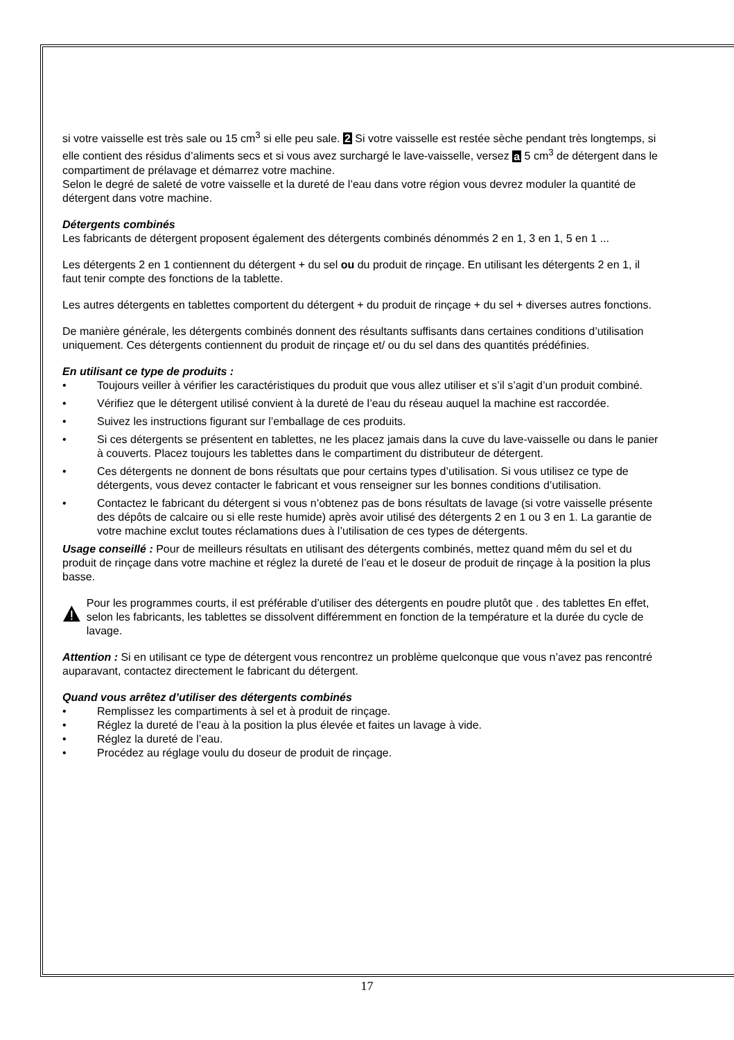si votre vaisselle est très sale ou 15 cm<sup>3</sup> si elle peu sale. 2 Si votre vaisselle est restée sèche pendant très longtemps, si elle contient des résidus d’aliments secs et si vous avez surchargé le lave-vaisselle, versez a 5 cm<sup>3</sup> de détergent dans le compartiment de prélavage et démarrez votre machine.
Selon le degré de saleté de votre vaisselle et la dureté de l’eau dans votre région vous devrez moduler la quantité de détergent dans votre machine.
Détergents combinés
Les fabricants de détergent proposent également des détergents combinés dénommés 2 en 1, 3 en 1, 5 en 1 ...
Les détergents 2 en 1 contiennent du détergent + du sel ou du produit de rinçage. En utilisant les détergents 2 en 1, il faut tenir compte des fonctions de la tablette.
Les autres détergents en tablettes comportent du détergent + du produit de rinçage + du sel + diverses autres fonctions.
De manière générale, les détergents combinés donnent des résultants suffisants dans certaines conditions d’utilisation uniquement. Ces détergents contiennent du produit de rinçage et/ ou du sel dans des quantités prédéfinies.
En utilisant ce type de produits :
• Toujours veiller à vérifier les caractéristiques du produit que vous allez utiliser et s’il s’agit d’un produit combiné.
• Vérifiez que le détergent utilisé convient à la dureté de l’eau du réseau auquel la machine est raccordée.
• Suivez les instructions figurant sur l’emballage de ces produits.
• Si ces détergents se présentent en tablettes, ne les placez jamais dans la cuve du lave-vaisselle ou dans le panier à couverts. Placez toujours les tablettes dans le compartiment du distributeur de détergent.
• Ces détergents ne donnent de bons résultats que pour certains types d’utilisation. Si vous utilisez ce type de détergents, vous devez contacter le fabricant et vous renseigner sur les bonnes conditions d’utilisation.
• Contactez le fabricant du détergent si vous n’obtenez pas de bons résultats de lavage (si votre vaisselle présente des dépôts de calcaire ou si elle reste humide) après avoir utilisé des détergents 2 en 1 ou 3 en 1. La garantie de votre machine exclut toutes réclamations dues à l’utilisation de ces types de détergents.
Usage conseillé : Pour de meilleurs résultats en utilisant des détergents combinés, mettez quand mêm du sel et du produit de rinçage dans votre machine et réglez la dureté de l’eau et le doseur de produit de rinçage à la position la plus basse.
Pour les programmes courts, il est préférable d’utiliser des détergents en poudre plutôt que . des tablettes En effet, selon les fabricants, les tablettes se dissolvent différemment en fonction de la température et la durée du cycle de lavage.
Attention : Si en utilisant ce type de détergent vous rencontrez un problème quelconque que vous n’avez pas rencontré auparavant, contactez directement le fabricant du détergent.
Quand vous arrêtez d’utiliser des détergents combinés
• Remplissez les compartiments à sel et à produit de rinçage.
• Réglez la dureté de l’eau à la position la plus élevée et faites un lavage à vide.
• Réglez la dureté de l’eau.
• Procédez au réglage voulu du doseur de produit de rinçage.
17